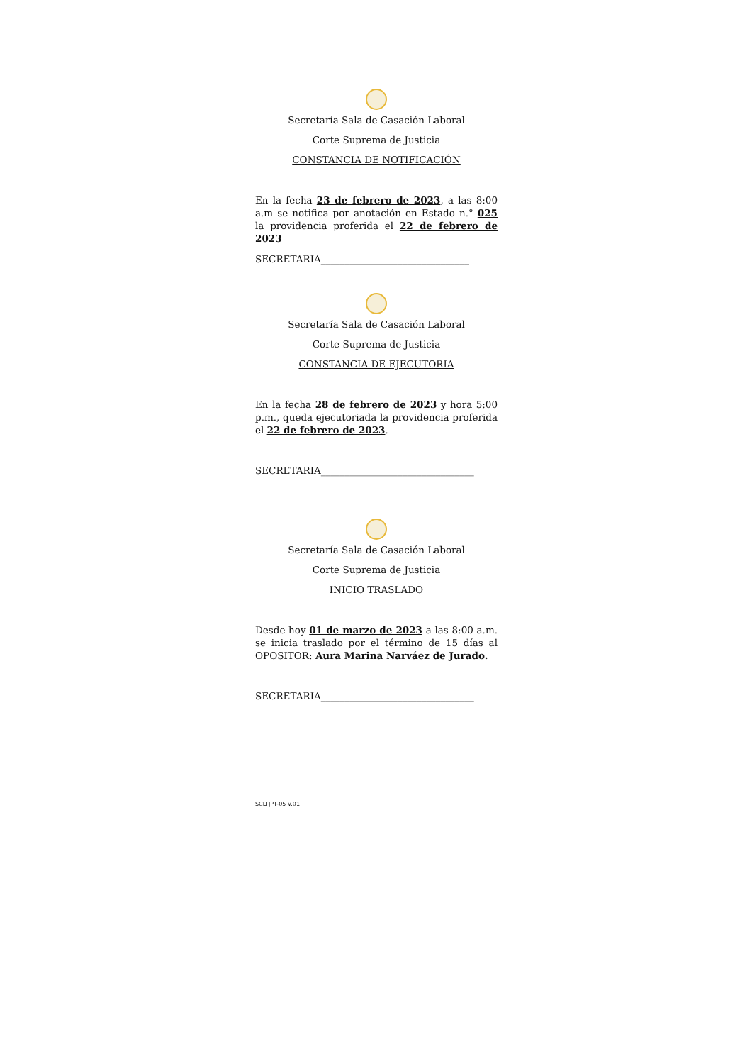Secretaría Sala de Casación Laboral
Corte Suprema de Justicia
CONSTANCIA DE NOTIFICACIÓN
En la fecha 23 de febrero de 2023, a las 8:00 a.m se notifica por anotación en Estado n.° 025 la providencia proferida el 22 de febrero de 2023
SECRETARIA_______________________________
Secretaría Sala de Casación Laboral
Corte Suprema de Justicia
CONSTANCIA DE EJECUTORIA
En la fecha 28 de febrero de 2023 y hora 5:00 p.m., queda ejecutoriada la providencia proferida el 22 de febrero de 2023.
SECRETARIA________________________________
Secretaría Sala de Casación Laboral
Corte Suprema de Justicia
INICIO TRASLADO
Desde hoy 01 de marzo de 2023 a las 8:00 a.m. se inicia traslado por el término de 15 días al OPOSITOR: Aura Marina Narváez de Jurado.
SECRETARIA________________________________
SCLTJPT-05 V.01